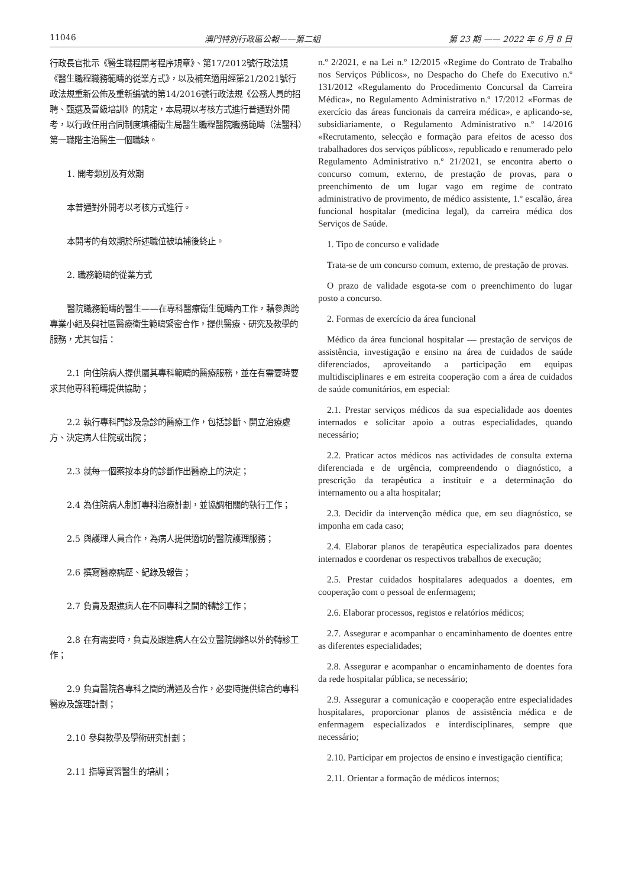11046 澳門特別行政區公報——第二組 第 23 期 —— 2022 年 6 月 8 日
行政長官批示《醫生職程開考程序規章》、第17/2012號行政法規《醫生職程職務範疇的從業方式》，以及補充適用經第21/2021號行政法規重新公佈及重新編號的第14/2016號行政法規《公務人員的招聘、甄選及晉級培訓》的規定，本局現以考核方式進行普通對外開考，以行政任用合同制度填補衛生局醫生職程醫院職務範疇（法醫科）第一職階主治醫生一個職缺。
1. 開考類別及有效期
本普通對外開考以考核方式進行。
本開考的有效期於所述職位被填補後終止。
2. 職務範疇的從業方式
醫院職務範疇的醫生——在專科醫療衛生範疇內工作，藉參與跨專業小組及與社區醫療衛生範疇緊密合作，提供醫療、研究及教學的服務，尤其包括：
2.1 向住院病人提供屬其專科範疇的醫療服務，並在有需要時要求其他專科範疇提供協助；
2.2 執行專科門診及急診的醫療工作，包括診斷、開立治療處方、決定病人住院或出院；
2.3 就每一個案按本身的診斷作出醫療上的決定；
2.4 為住院病人制訂專科治療計劃，並協調相關的執行工作；
2.5 與護理人員合作，為病人提供適切的醫院護理服務；
2.6 撰寫醫療病歷、紀錄及報告；
2.7 負責及跟進病人在不同專科之間的轉診工作；
2.8 在有需要時，負責及跟進病人在公立醫院網絡以外的轉診工作；
2.9 負責醫院各專科之間的溝通及合作，必要時提供綜合的專科醫療及護理計劃；
2.10 參與教學及學術研究計劃；
2.11 指導實習醫生的培訓；
n.º 2/2021, e na Lei n.º 12/2015 «Regime do Contrato de Trabalho nos Serviços Públicos», no Despacho do Chefe do Executivo n.º 131/2012 «Regulamento do Procedimento Concursal da Carreira Médica», no Regulamento Administrativo n.º 17/2012 «Formas de exercício das áreas funcionais da carreira médica», e aplicando-se, subsidiariamente, o Regulamento Administrativo n.º 14/2016 «Recrutamento, selecção e formação para efeitos de acesso dos trabalhadores dos serviços públicos», republicado e renumerado pelo Regulamento Administrativo n.º 21/2021, se encontra aberto o concurso comum, externo, de prestação de provas, para o preenchimento de um lugar vago em regime de contrato administrativo de provimento, de médico assistente, 1.º escalão, área funcional hospitalar (medicina legal), da carreira médica dos Serviços de Saúde.
1. Tipo de concurso e validade
Trata-se de um concurso comum, externo, de prestação de provas.
O prazo de validade esgota-se com o preenchimento do lugar posto a concurso.
2. Formas de exercício da área funcional
Médico da área funcional hospitalar — prestação de serviços de assistência, investigação e ensino na área de cuidados de saúde diferenciados, aproveitando a participação em equipas multidisciplinares e em estreita cooperação com a área de cuidados de saúde comunitários, em especial:
2.1. Prestar serviços médicos da sua especialidade aos doentes internados e solicitar apoio a outras especialidades, quando necessário;
2.2. Praticar actos médicos nas actividades de consulta externa diferenciada e de urgência, compreendendo o diagnóstico, a prescrição da terapêutica a instituir e a determinação do internamento ou a alta hospitalar;
2.3. Decidir da intervenção médica que, em seu diagnóstico, se imponha em cada caso;
2.4. Elaborar planos de terapêutica especializados para doentes internados e coordenar os respectivos trabalhos de execução;
2.5. Prestar cuidados hospitalares adequados a doentes, em cooperação com o pessoal de enfermagem;
2.6. Elaborar processos, registos e relatórios médicos;
2.7. Assegurar e acompanhar o encaminhamento de doentes entre as diferentes especialidades;
2.8. Assegurar e acompanhar o encaminhamento de doentes fora da rede hospitalar pública, se necessário;
2.9. Assegurar a comunicação e cooperação entre especialidades hospitalares, proporcionar planos de assistência médica e de enfermagem especializados e interdisciplinares, sempre que necessário;
2.10. Participar em projectos de ensino e investigação científica;
2.11. Orientar a formação de médicos internos;